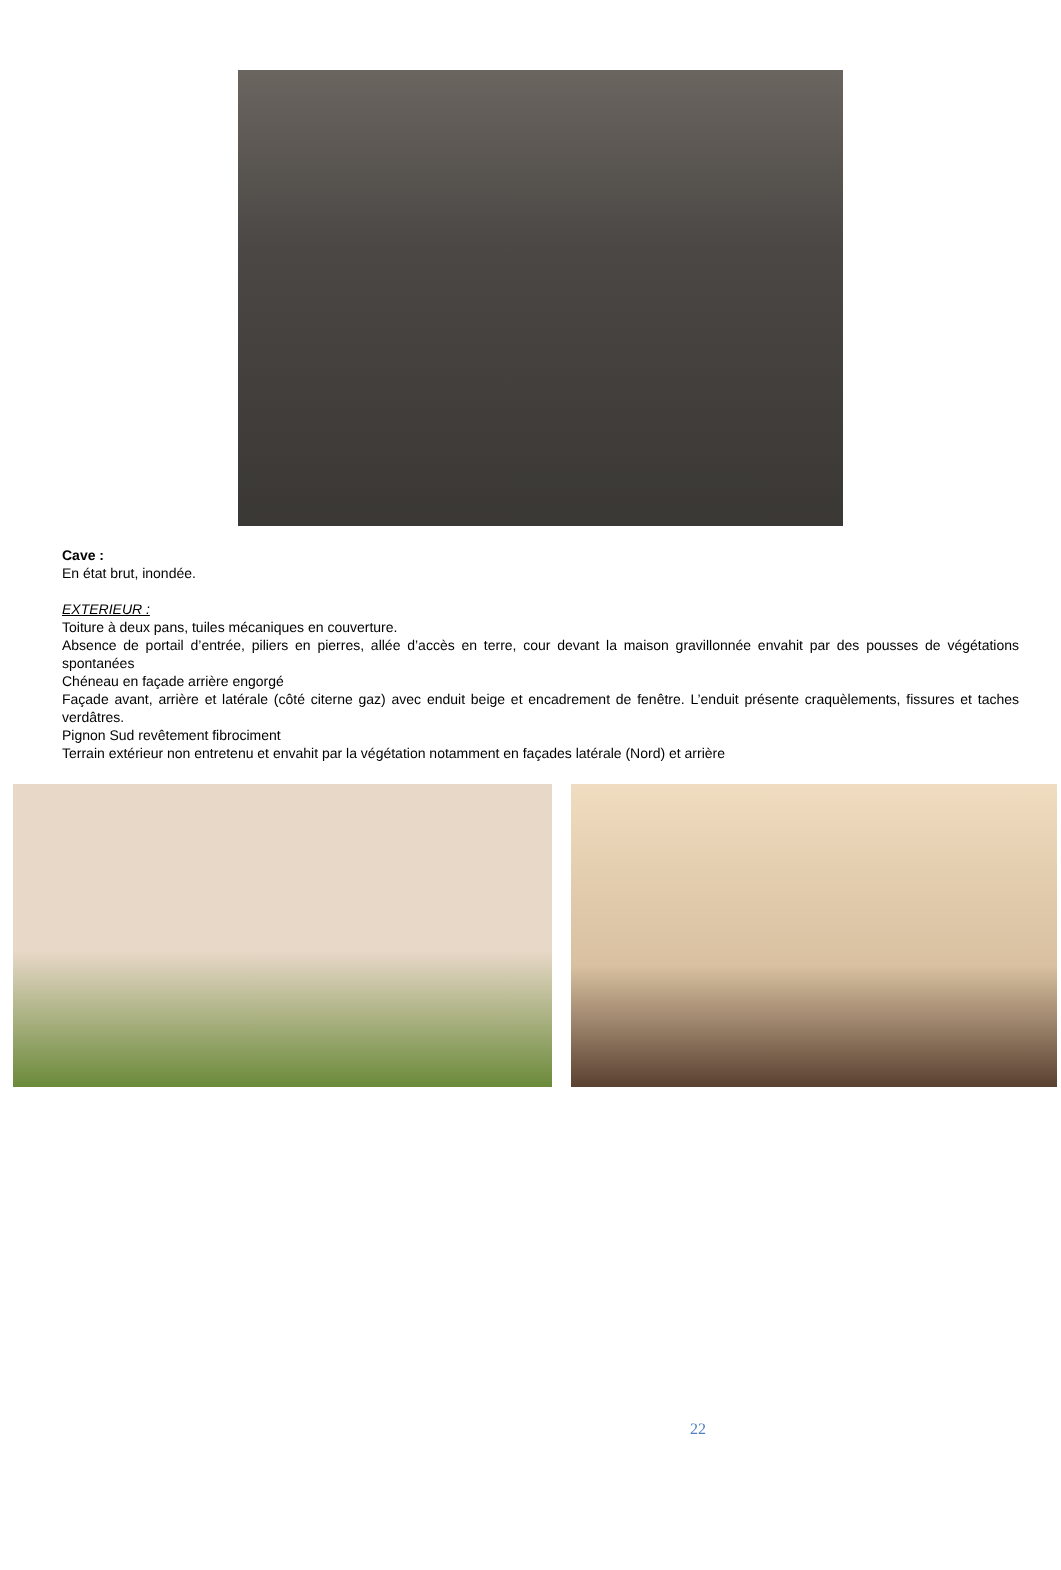Cave :
En état brut, inondée.
EXTERIEUR :
Toiture à deux pans, tuiles mécaniques en couverture.
Absence de portail d’entrée, piliers en pierres, allée d’accès en terre, cour devant la maison gravillonnée envahit par des pousses de végétations spontanées
Chéneau en façade arrière engorgé
Façade avant, arrière et latérale (côté citerne gaz) avec enduit beige et encadrement de fenêtre. L’enduit présente craquèlements, fissures et taches verdâtres.
Pignon Sud revêtement fibrociment
Terrain extérieur non entretenu et envahit par la végétation notamment en façades latérale (Nord) et arrière
22